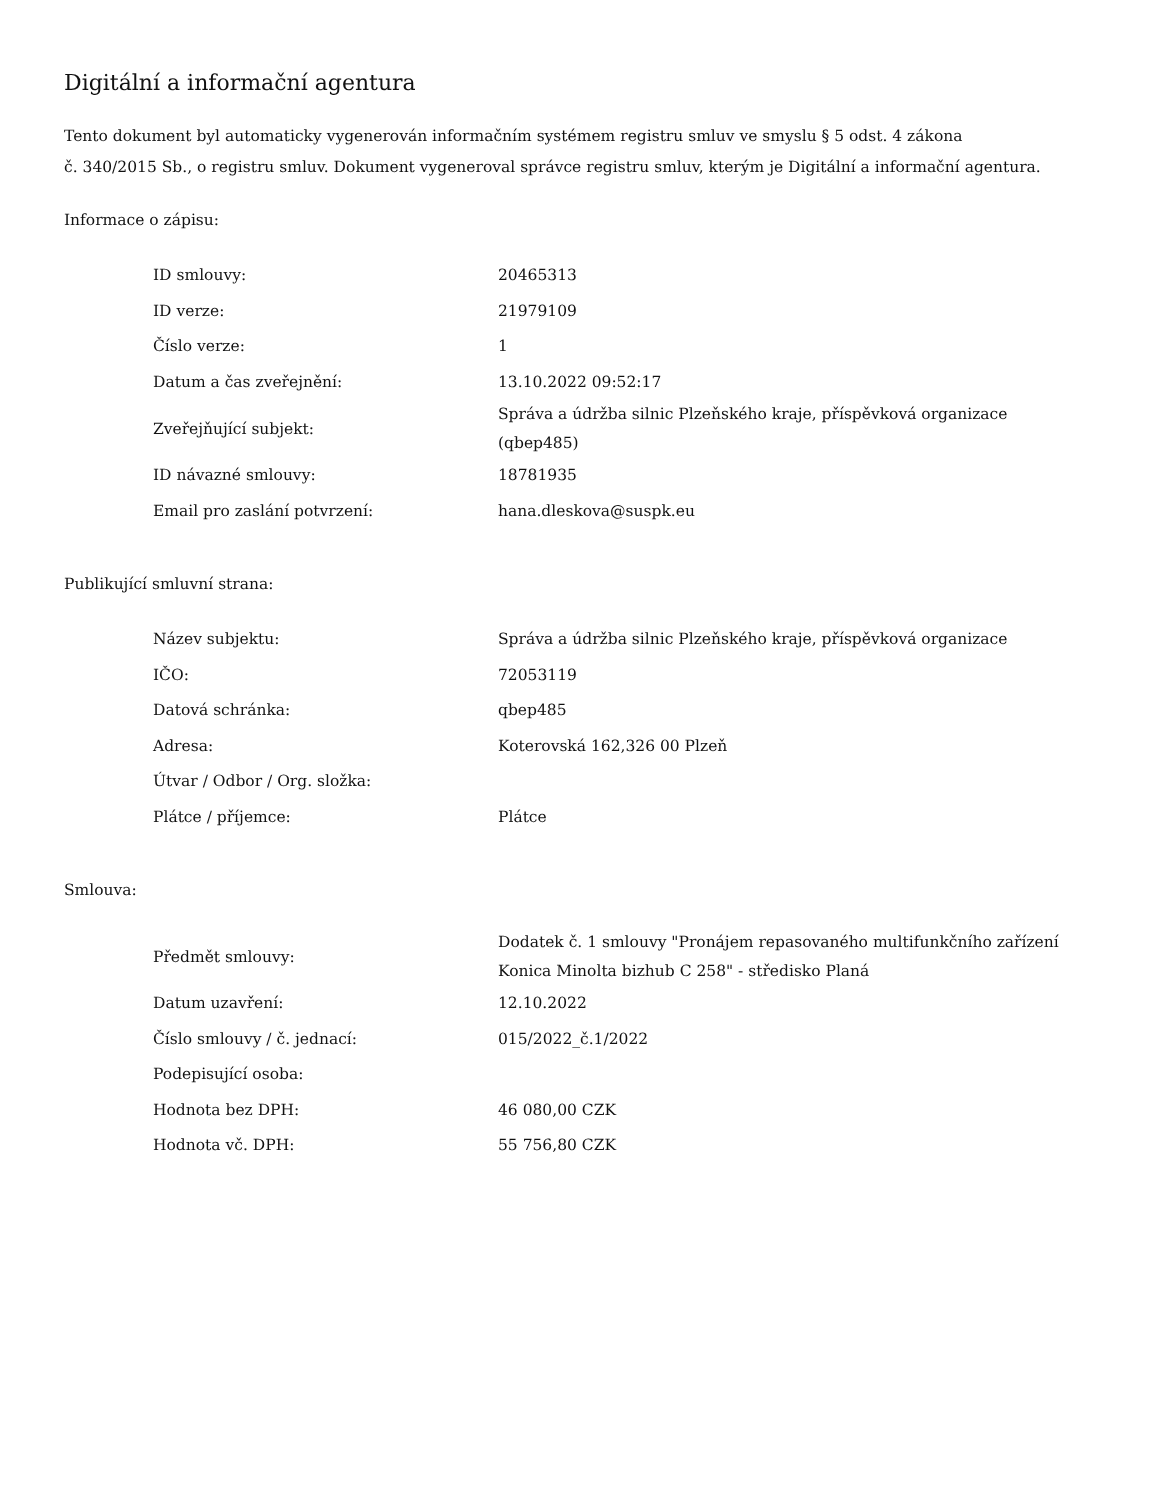Digitální a informační agentura
Tento dokument byl automaticky vygenerován informačním systémem registru smluv ve smyslu § 5 odst. 4 zákona
č. 340/2015 Sb., o registru smluv. Dokument vygeneroval správce registru smluv, kterým je Digitální a informační agentura.
Informace o zápisu:
| ID smlouvy: | 20465313 |
| ID verze: | 21979109 |
| Číslo verze: | 1 |
| Datum a čas zveřejnění: | 13.10.2022 09:52:17 |
| Zveřejňující subjekt: | Správa a údržba silnic Plzeňského kraje, příspěvková organizace (qbep485) |
| ID návazné smlouvy: | 18781935 |
| Email pro zaslání potvrzení: | hana.dleskova@suspk.eu |
Publikující smluvní strana:
| Název subjektu: | Správa a údržba silnic Plzeňského kraje, příspěvková organizace |
| IČO: | 72053119 |
| Datová schránka: | qbep485 |
| Adresa: | Koterovská 162,326 00 Plzeň |
| Útvar / Odbor / Org. složka: | |
| Plátce / příjemce: | Plátce |
Smlouva:
| Předmět smlouvy: | Dodatek č. 1 smlouvy "Pronájem repasovaného multifunkčního zařízení Konica Minolta bizhub C 258" - středisko Planá |
| Datum uzavření: | 12.10.2022 |
| Číslo smlouvy / č. jednací: | 015/2022_č.1/2022 |
| Podepisující osoba: | |
| Hodnota bez DPH: | 46 080,00 CZK |
| Hodnota vč. DPH: | 55 756,80 CZK |